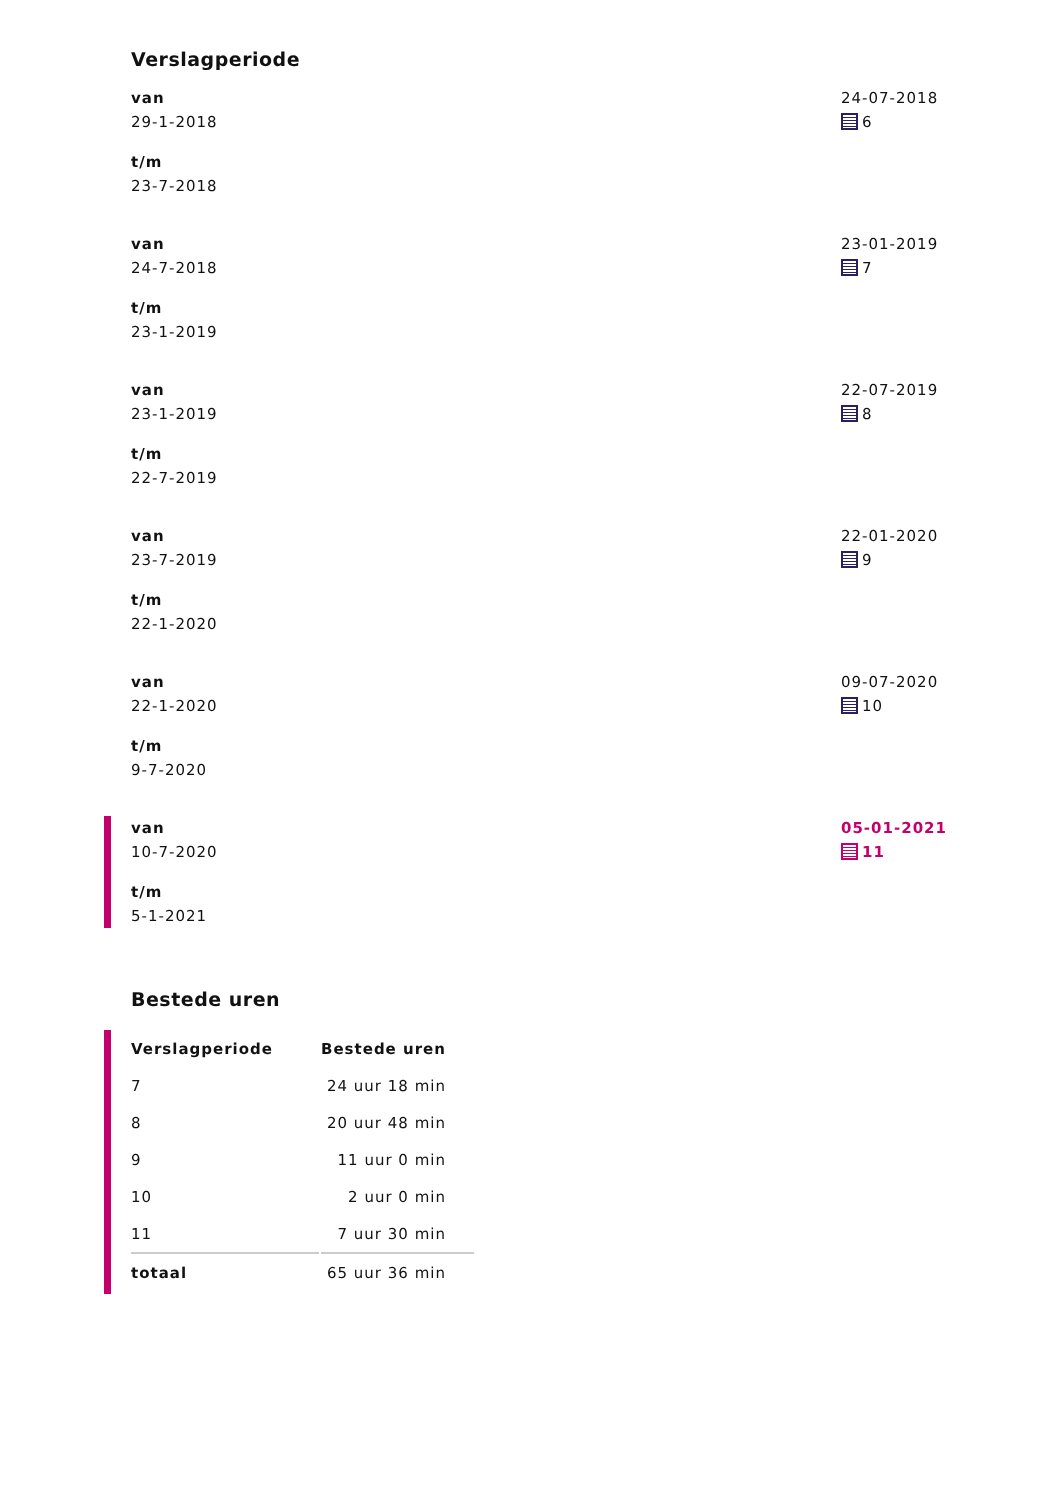Verslagperiode
van
29-1-2018
t/m
23-7-2018
24-07-2018
6
van
24-7-2018
t/m
23-1-2019
23-01-2019
7
van
23-1-2019
t/m
22-7-2019
22-07-2019
8
van
23-7-2019
t/m
22-1-2020
22-01-2020
9
van
22-1-2020
t/m
9-7-2020
09-07-2020
10
van
10-7-2020
t/m
5-1-2021
05-01-2021
11
Bestede uren
| Verslagperiode | Bestede uren |
| --- | --- |
| 7 | 24 uur 18 min |
| 8 | 20 uur 48 min |
| 9 | 11 uur 0 min |
| 10 | 2 uur 0 min |
| 11 | 7 uur 30 min |
| totaal | 65 uur 36 min |